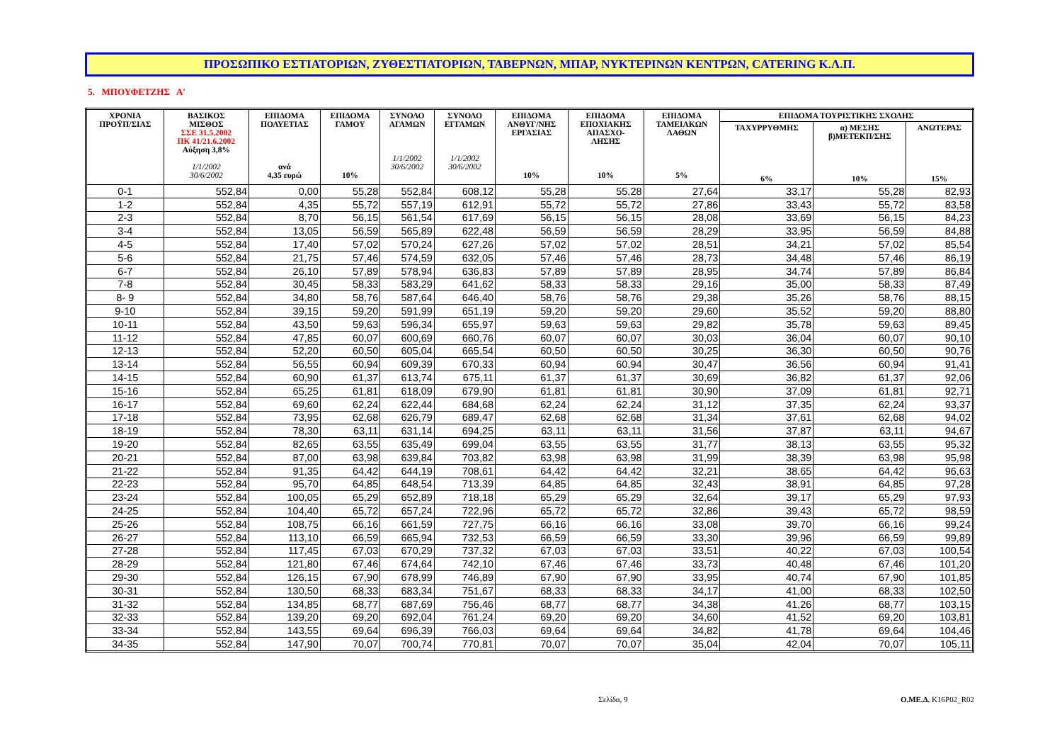ΠΡΟΣΩΠΙΚΟ ΕΣΤΙΑΤΟΡΙΩΝ, ΖΥΘΕΣΤΙΑΤΟΡΙΩΝ, ΤΑΒΕΡΝΩΝ, ΜΠΑΡ, ΝΥΚΤΕΡΙΝΩΝ ΚΕΝΤΡΩΝ, CATERING Κ.Λ.Π.
5. ΜΠΟΥΦΕΤΖΗΣ Α'
| ΧΡΟΝΙΑ ΠΡΟΫΠ/ΣΙΑΣ | ΒΑΣΙΚΟΣ ΜΙΣΘΟΣ ΣΣΕ 31.5.2002 ΠΚ 41/21.6.2002 Αύξηση 3,8% 1/1/2002 30/6/2002 | ΕΠΙΔΟΜΑ ΠΟΛΥΕΤΙΑΣ ανά 4,35 ευρώ | ΕΠΙΔΟΜΑ ΓΑΜΟΥ 10% | ΣΥΝΟΛΟ ΑΓΑΜΩΝ 1/1/2002 30/6/2002 | ΣΥΝΟΛΟ ΕΓΓΑΜΩΝ 1/1/2002 30/6/2002 | ΕΠΙΔΟΜΑ ΑΝΘΥΓ/ΝΗΣ ΕΡΓΑΣΙΑΣ 10% | ΕΠΙΔΟΜΑ ΕΠΟΧΙΑΚΗΣ ΑΠΑΣΧΟ- ΛΗΣΗΣ 10% | ΕΠΙΔΟΜΑ ΤΑΜΕΙΑΚΩΝ ΛΑΘΩΝ 5% | ΕΠΙΔΟΜΑ ΤΟΥΡΙΣΤΙΚΗΣ ΣΧΟΛΗΣ | | |
| --- | --- | --- | --- | --- | --- | --- | --- | --- | --- | --- | --- |
| | | | | | | | | | ΤΑΧΥΡΡΥΘΜΗΣ 6% | α) ΜΕΣΗΣ β)ΜΕΤΕΚΠ/ΣΗΣ 10% | ΑΝΩΤΕΡΑΣ 15% |
| 0-1 | 552,84 | 0,00 | 55,28 | 552,84 | 608,12 | 55,28 | 55,28 | 27,64 | 33,17 | 55,28 | 82,93 |
| 1-2 | 552,84 | 4,35 | 55,72 | 557,19 | 612,91 | 55,72 | 55,72 | 27,86 | 33,43 | 55,72 | 83,58 |
| 2-3 | 552,84 | 8,70 | 56,15 | 561,54 | 617,69 | 56,15 | 56,15 | 28,08 | 33,69 | 56,15 | 84,23 |
| 3-4 | 552,84 | 13,05 | 56,59 | 565,89 | 622,48 | 56,59 | 56,59 | 28,29 | 33,95 | 56,59 | 84,88 |
| 4-5 | 552,84 | 17,40 | 57,02 | 570,24 | 627,26 | 57,02 | 57,02 | 28,51 | 34,21 | 57,02 | 85,54 |
| 5-6 | 552,84 | 21,75 | 57,46 | 574,59 | 632,05 | 57,46 | 57,46 | 28,73 | 34,48 | 57,46 | 86,19 |
| 6-7 | 552,84 | 26,10 | 57,89 | 578,94 | 636,83 | 57,89 | 57,89 | 28,95 | 34,74 | 57,89 | 86,84 |
| 7-8 | 552,84 | 30,45 | 58,33 | 583,29 | 641,62 | 58,33 | 58,33 | 29,16 | 35,00 | 58,33 | 87,49 |
| 8- 9 | 552,84 | 34,80 | 58,76 | 587,64 | 646,40 | 58,76 | 58,76 | 29,38 | 35,26 | 58,76 | 88,15 |
| 9-10 | 552,84 | 39,15 | 59,20 | 591,99 | 651,19 | 59,20 | 59,20 | 29,60 | 35,52 | 59,20 | 88,80 |
| 10-11 | 552,84 | 43,50 | 59,63 | 596,34 | 655,97 | 59,63 | 59,63 | 29,82 | 35,78 | 59,63 | 89,45 |
| 11-12 | 552,84 | 47,85 | 60,07 | 600,69 | 660,76 | 60,07 | 60,07 | 30,03 | 36,04 | 60,07 | 90,10 |
| 12-13 | 552,84 | 52,20 | 60,50 | 605,04 | 665,54 | 60,50 | 60,50 | 30,25 | 36,30 | 60,50 | 90,76 |
| 13-14 | 552,84 | 56,55 | 60,94 | 609,39 | 670,33 | 60,94 | 60,94 | 30,47 | 36,56 | 60,94 | 91,41 |
| 14-15 | 552,84 | 60,90 | 61,37 | 613,74 | 675,11 | 61,37 | 61,37 | 30,69 | 36,82 | 61,37 | 92,06 |
| 15-16 | 552,84 | 65,25 | 61,81 | 618,09 | 679,90 | 61,81 | 61,81 | 30,90 | 37,09 | 61,81 | 92,71 |
| 16-17 | 552,84 | 69,60 | 62,24 | 622,44 | 684,68 | 62,24 | 62,24 | 31,12 | 37,35 | 62,24 | 93,37 |
| 17-18 | 552,84 | 73,95 | 62,68 | 626,79 | 689,47 | 62,68 | 62,68 | 31,34 | 37,61 | 62,68 | 94,02 |
| 18-19 | 552,84 | 78,30 | 63,11 | 631,14 | 694,25 | 63,11 | 63,11 | 31,56 | 37,87 | 63,11 | 94,67 |
| 19-20 | 552,84 | 82,65 | 63,55 | 635,49 | 699,04 | 63,55 | 63,55 | 31,77 | 38,13 | 63,55 | 95,32 |
| 20-21 | 552,84 | 87,00 | 63,98 | 639,84 | 703,82 | 63,98 | 63,98 | 31,99 | 38,39 | 63,98 | 95,98 |
| 21-22 | 552,84 | 91,35 | 64,42 | 644,19 | 708,61 | 64,42 | 64,42 | 32,21 | 38,65 | 64,42 | 96,63 |
| 22-23 | 552,84 | 95,70 | 64,85 | 648,54 | 713,39 | 64,85 | 64,85 | 32,43 | 38,91 | 64,85 | 97,28 |
| 23-24 | 552,84 | 100,05 | 65,29 | 652,89 | 718,18 | 65,29 | 65,29 | 32,64 | 39,17 | 65,29 | 97,93 |
| 24-25 | 552,84 | 104,40 | 65,72 | 657,24 | 722,96 | 65,72 | 65,72 | 32,86 | 39,43 | 65,72 | 98,59 |
| 25-26 | 552,84 | 108,75 | 66,16 | 661,59 | 727,75 | 66,16 | 66,16 | 33,08 | 39,70 | 66,16 | 99,24 |
| 26-27 | 552,84 | 113,10 | 66,59 | 665,94 | 732,53 | 66,59 | 66,59 | 33,30 | 39,96 | 66,59 | 99,89 |
| 27-28 | 552,84 | 117,45 | 67,03 | 670,29 | 737,32 | 67,03 | 67,03 | 33,51 | 40,22 | 67,03 | 100,54 |
| 28-29 | 552,84 | 121,80 | 67,46 | 674,64 | 742,10 | 67,46 | 67,46 | 33,73 | 40,48 | 67,46 | 101,20 |
| 29-30 | 552,84 | 126,15 | 67,90 | 678,99 | 746,89 | 67,90 | 67,90 | 33,95 | 40,74 | 67,90 | 101,85 |
| 30-31 | 552,84 | 130,50 | 68,33 | 683,34 | 751,67 | 68,33 | 68,33 | 34,17 | 41,00 | 68,33 | 102,50 |
| 31-32 | 552,84 | 134,85 | 68,77 | 687,69 | 756,46 | 68,77 | 68,77 | 34,38 | 41,26 | 68,77 | 103,15 |
| 32-33 | 552,84 | 139,20 | 69,20 | 692,04 | 761,24 | 69,20 | 69,20 | 34,60 | 41,52 | 69,20 | 103,81 |
| 33-34 | 552,84 | 143,55 | 69,64 | 696,39 | 766,03 | 69,64 | 69,64 | 34,82 | 41,78 | 69,64 | 104,46 |
| 34-35 | 552,84 | 147,90 | 70,07 | 700,74 | 770,81 | 70,07 | 70,07 | 35,04 | 42,04 | 70,07 | 105,11 |
Σελίδα, 9 Ο.ΜΕ.Δ. K16P02_R02